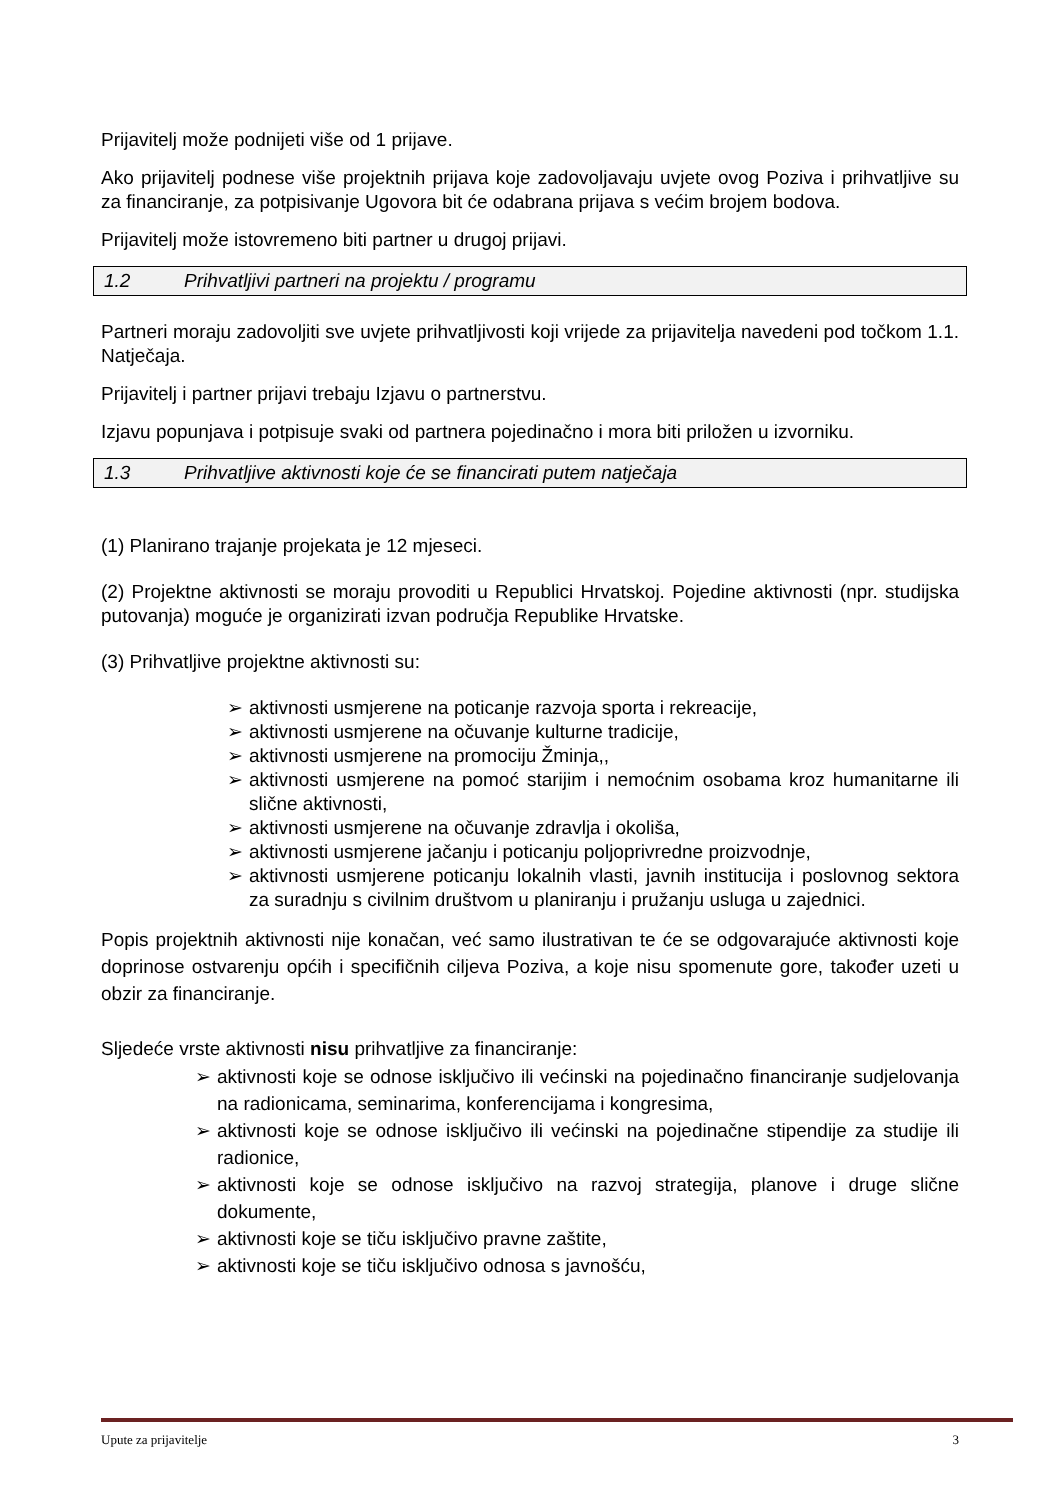Prijavitelj može podnijeti više od 1 prijave.
Ako prijavitelj podnese više projektnih prijava koje zadovoljavaju uvjete ovog Poziva i prihvatljive su za financiranje, za potpisivanje Ugovora bit će odabrana prijava s većim brojem bodova.
Prijavitelj može istovremeno biti partner u drugoj prijavi.
1.2 Prihvatljivi partneri na projektu / programu
Partneri moraju zadovoljiti sve uvjete prihvatljivosti koji vrijede za prijavitelja navedeni pod točkom 1.1. Natječaja.
Prijavitelj i partner prijavi trebaju Izjavu o partnerstvu.
Izjavu popunjava i potpisuje svaki od partnera pojedinačno i mora biti priložen u izvorniku.
1.3 Prihvatljive aktivnosti koje će se financirati putem natječaja
(1) Planirano trajanje projekata je 12 mjeseci.
(2) Projektne aktivnosti se moraju provoditi u Republici Hrvatskoj. Pojedine aktivnosti (npr. studijska putovanja) moguće je organizirati izvan područja Republike Hrvatske.
(3) Prihvatljive projektne aktivnosti su:
➢ aktivnosti usmjerene na poticanje razvoja sporta i rekreacije,
➢ aktivnosti usmjerene na očuvanje kulturne tradicije,
➢ aktivnosti usmjerene na promociju Žminja,,
➢ aktivnosti usmjerene na pomoć starijim i nemoćnim osobama kroz humanitarne ili slične aktivnosti,
➢ aktivnosti usmjerene na očuvanje zdravlja i okoliša,
➢ aktivnosti usmjerene jačanju i poticanju poljoprivredne proizvodnje,
➢ aktivnosti usmjerene poticanju lokalnih vlasti, javnih institucija i poslovnog sektora za suradnju s civilnim društvom u planiranju i pružanju usluga u zajednici.
Popis projektnih aktivnosti nije konačan, već samo ilustrativan te će se odgovarajuće aktivnosti koje doprinose ostvarenju općih i specifičnih ciljeva Poziva, a koje nisu spomenute gore, također uzeti u obzir za financiranje.
Sljedeće vrste aktivnosti nisu prihvatljive za financiranje:
➢ aktivnosti koje se odnose isključivo ili većinski na pojedinačno financiranje sudjelovanja na radionicama, seminarima, konferencijama i kongresima,
➢ aktivnosti koje se odnose isključivo ili većinski na pojedinačne stipendije za studije ili radionice,
➢ aktivnosti koje se odnose isključivo na razvoj strategija, planove i druge slične dokumente,
➢ aktivnosti koje se tiču isključivo pravne zaštite,
➢ aktivnosti koje se tiču isključivo odnosa s javnošću,
Upute za prijavitelje 3